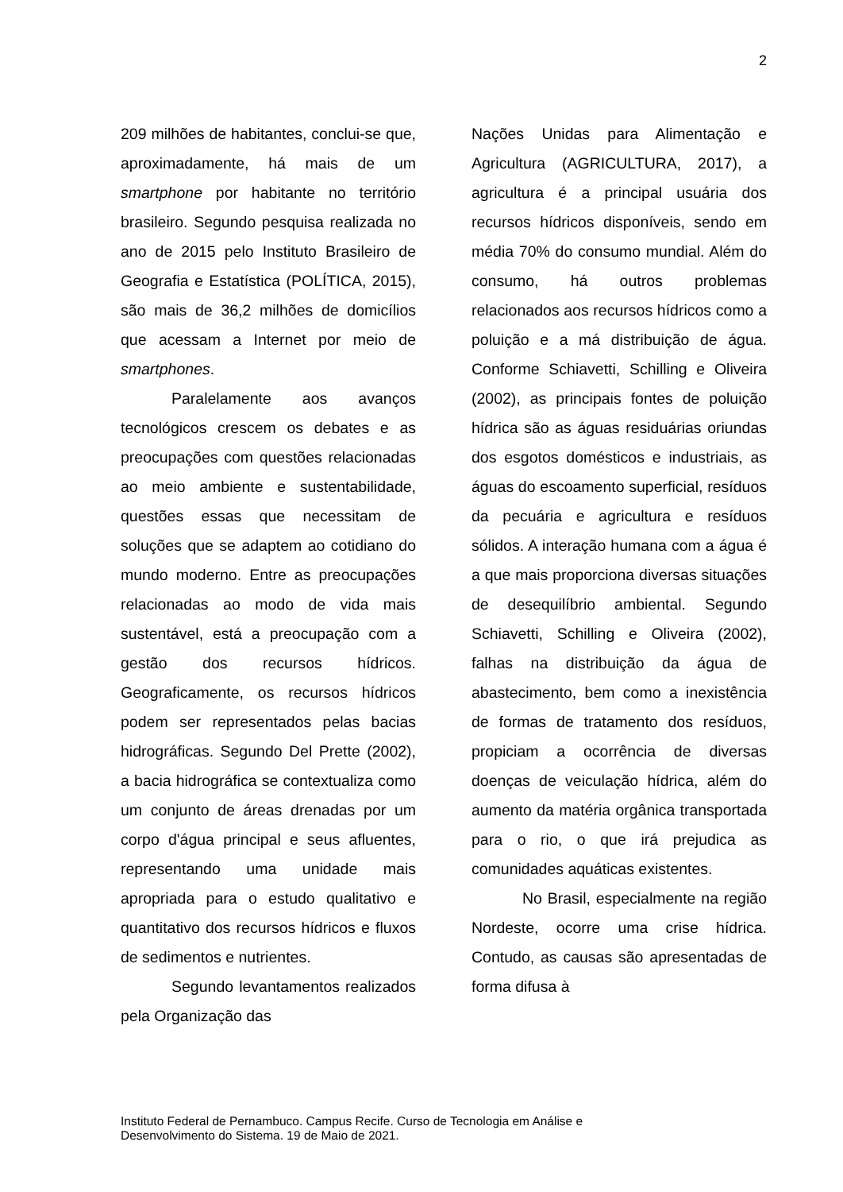2
209 milhões de habitantes, conclui-se que, aproximadamente, há mais de um smartphone por habitante no território brasileiro. Segundo pesquisa realizada no ano de 2015 pelo Instituto Brasileiro de Geografia e Estatística (POLÍTICA, 2015), são mais de 36,2 milhões de domicílios que acessam a Internet por meio de smartphones.
Paralelamente aos avanços tecnológicos crescem os debates e as preocupações com questões relacionadas ao meio ambiente e sustentabilidade, questões essas que necessitam de soluções que se adaptem ao cotidiano do mundo moderno. Entre as preocupações relacionadas ao modo de vida mais sustentável, está a preocupação com a gestão dos recursos hídricos. Geograficamente, os recursos hídricos podem ser representados pelas bacias hidrográficas. Segundo Del Prette (2002), a bacia hidrográfica se contextualiza como um conjunto de áreas drenadas por um corpo d'água principal e seus afluentes, representando uma unidade mais apropriada para o estudo qualitativo e quantitativo dos recursos hídricos e fluxos de sedimentos e nutrientes.
Segundo levantamentos realizados pela Organização das
Nações Unidas para Alimentação e Agricultura (AGRICULTURA, 2017), a agricultura é a principal usuária dos recursos hídricos disponíveis, sendo em média 70% do consumo mundial. Além do consumo, há outros problemas relacionados aos recursos hídricos como a poluição e a má distribuição de água. Conforme Schiavetti, Schilling e Oliveira (2002), as principais fontes de poluição hídrica são as águas residuárias oriundas dos esgotos domésticos e industriais, as águas do escoamento superficial, resíduos da pecuária e agricultura e resíduos sólidos. A interação humana com a água é a que mais proporciona diversas situações de desequilíbrio ambiental. Segundo Schiavetti, Schilling e Oliveira (2002), falhas na distribuição da água de abastecimento, bem como a inexistência de formas de tratamento dos resíduos, propiciam a ocorrência de diversas doenças de veiculação hídrica, além do aumento da matéria orgânica transportada para o rio, o que irá prejudica as comunidades aquáticas existentes.
No Brasil, especialmente na região Nordeste, ocorre uma crise hídrica. Contudo, as causas são apresentadas de forma difusa à
Instituto Federal de Pernambuco. Campus Recife. Curso de Tecnologia em Análise e
Desenvolvimento do Sistema. 19 de Maio de 2021.